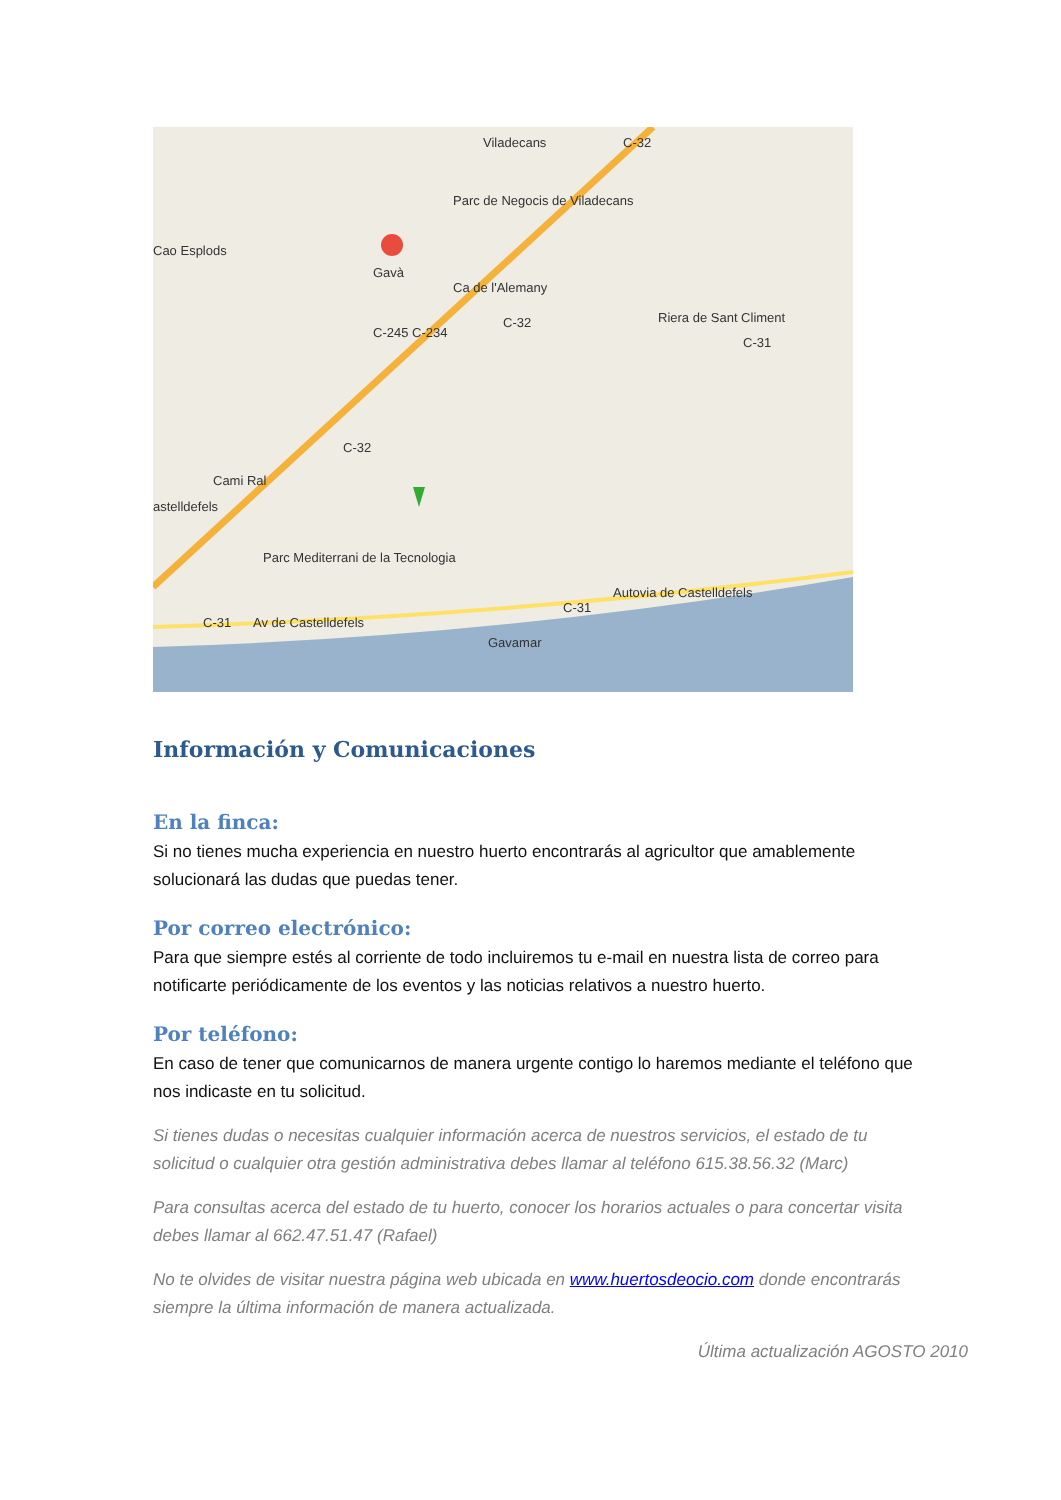Viladecans
Parc de Negocis de Viladecans
Cao Esplods
Gavà
Ca de l'Alemany
Riera de Sant Climent
Cami Ral
astelldefels
Parc Mediterrani de la Tecnologia
Av de Castelldefels
Gavamar
C-32
C-245 C-234
C-32
C-31
C-32
C-31
C-31
Autovia de Castelldefels
Información y Comunicaciones
En la finca:
Si no tienes mucha experiencia en nuestro huerto encontrarás al agricultor que amablemente solucionará las dudas que puedas tener.
Por correo electrónico:
Para que siempre estés al corriente de todo incluiremos tu e-mail en nuestra lista de correo para notificarte periódicamente de los eventos y las noticias relativos a nuestro huerto.
Por teléfono:
En caso de tener que comunicarnos de manera urgente contigo lo haremos mediante el teléfono que nos indicaste en tu solicitud.
Si tienes dudas o necesitas cualquier información acerca de nuestros servicios, el estado de tu solicitud o cualquier otra gestión administrativa debes llamar al teléfono 615.38.56.32 (Marc)
Para consultas acerca del estado de tu huerto, conocer los horarios actuales o para concertar visita debes llamar al 662.47.51.47 (Rafael)
No te olvides de visitar nuestra página web ubicada en www.huertosdeocio.com donde encontrarás siempre la última información de manera actualizada.
Última actualización AGOSTO 2010